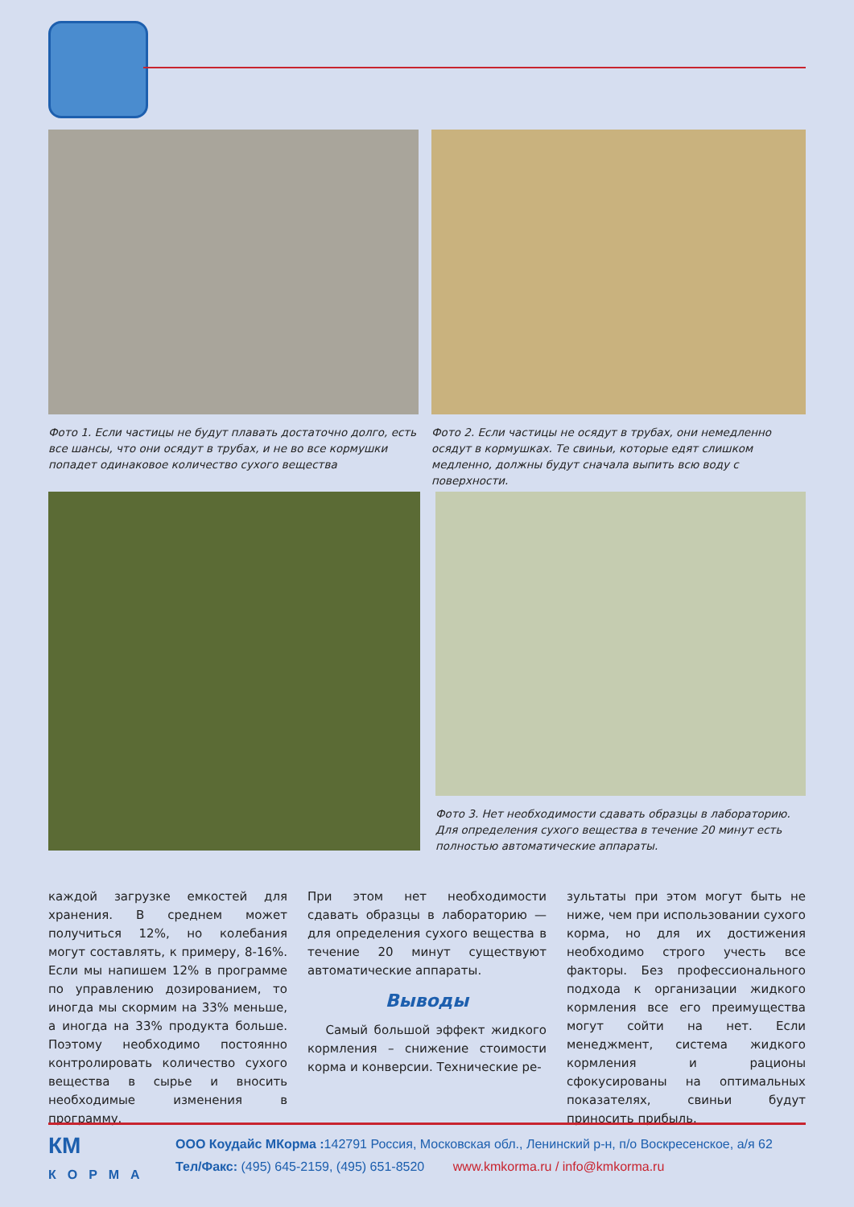Фото 1. Если частицы не будут плавать достаточно долго, есть все шансы, что они осядут в трубах, и не во все кормушки попадет одинаковое количество сухого вещества
Фото 2. Если частицы не осядут в трубах, они немедленно осядут в кормушках. Те свиньи, которые едят слишком медленно, должны будут сначала выпить всю воду с поверхности.
Фото 3. Нет необходимости сдавать образцы в лабораторию. Для определения сухого вещества в течение 20 минут есть полностью автоматические аппараты.
каждой загрузке емкостей для хранения. В среднем может получиться 12%, но колебания могут составлять, к примеру, 8-16%. Если мы напишем 12% в программе по управлению дозированием, то иногда мы скормим на 33% меньше, а иногда на 33% продукта больше. Поэтому необходимо постоянно контролировать количество сухого вещества в сырье и вносить необходимые изменения в программу.
При этом нет необходимости сдавать образцы в лабораторию — для определения сухого вещества в течение 20 минут существуют автоматические аппараты.
Выводы
Самый большой эффект жидкого кормления – снижение стоимости корма и конверсии. Технические ре-
зультаты при этом могут быть не ниже, чем при использовании сухого корма, но для их достижения необходимо строго учесть все факторы. Без профессионального подхода к организации жидкого кормления все его преимущества могут сойти на нет. Если менеджмент, система жидкого кормления и рационы сфокусированы на оптимальных показателях, свиньи будут приносить прибыль.
КМ
КОРМА
ООО Коудайс МКорма : 142791 Россия, Московская обл., Ленинский р-н, п/о Воскресенское, а/я 62
Тел/Факс: (495) 645-2159, (495) 651-8520 www.kmkorma.ru / info@kmkorma.ru